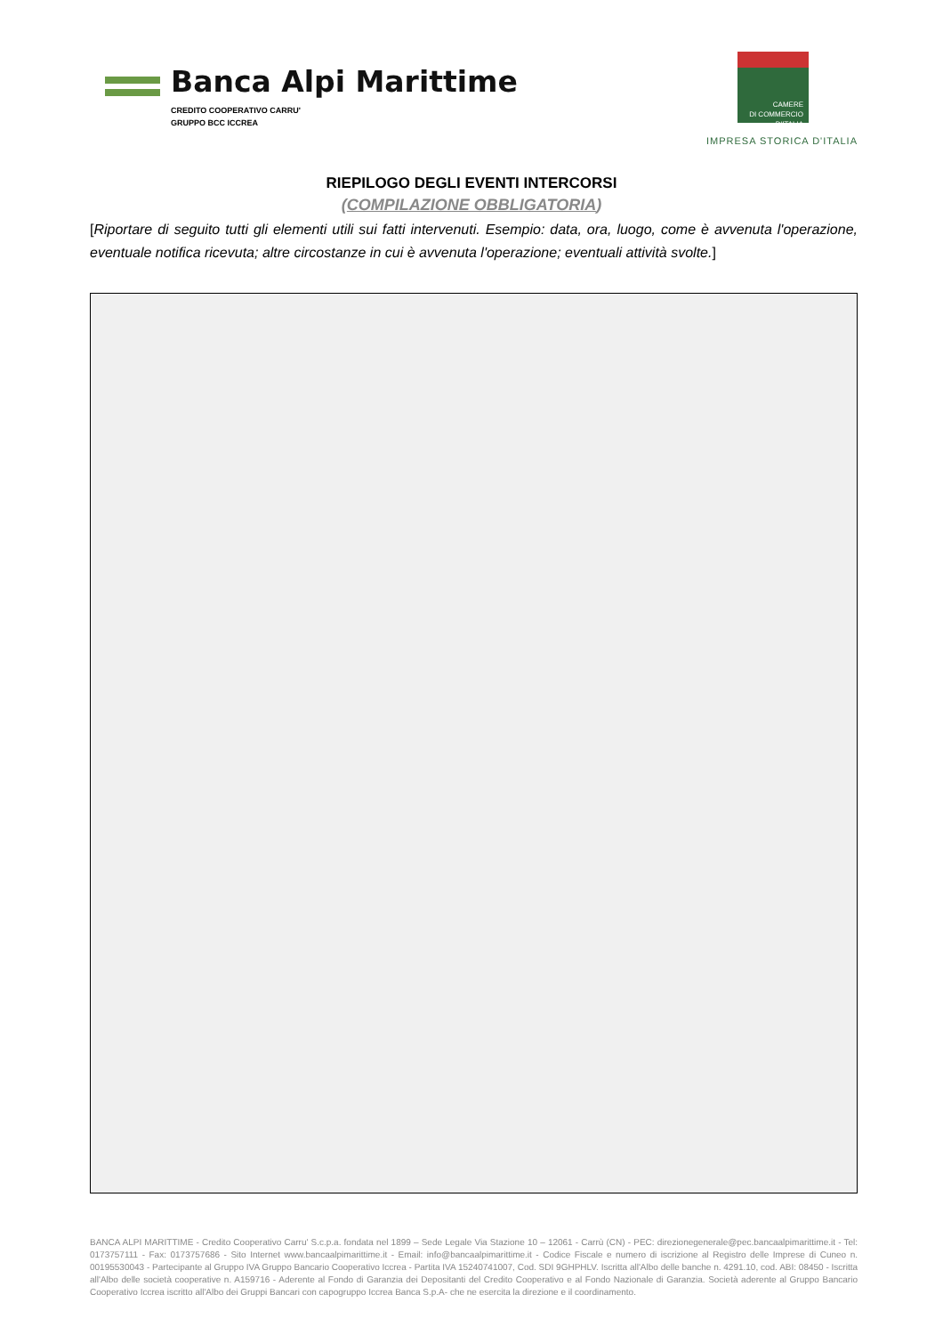Banca Alpi Marittime
CREDITO COOPERATIVO CARRU'
GRUPPO BCC ICCREA
CAMERE
DI COMMERCIO
D'ITALIA
IMPRESA STORICA D'ITALIA
RIEPILOGO DEGLI EVENTI INTERCORSI
(COMPILAZIONE OBBLIGATORIA)
[Riportare di seguito tutti gli elementi utili sui fatti intervenuti. Esempio: data, ora, luogo, come è avvenuta l'operazione, eventuale notifica ricevuta; altre circostanze in cui è avvenuta l'operazione; eventuali attività svolte.]
BANCA ALPI MARITTIME - Credito Cooperativo Carru' S.c.p.a. fondata nel 1899 – Sede Legale Via Stazione 10 – 12061 - Carrù (CN) - PEC: direzionegenerale@pec.bancaalpimarittime.it - Tel: 0173757111 - Fax: 0173757686 - Sito Internet www.bancaalpimarittime.it - Email: info@bancaalpimarittime.it - Codice Fiscale e numero di iscrizione al Registro delle Imprese di Cuneo n. 00195530043 - Partecipante al Gruppo IVA Gruppo Bancario Cooperativo Iccrea - Partita IVA 15240741007, Cod. SDI 9GHPHLV. Iscritta all'Albo delle banche n. 4291.10, cod. ABI: 08450 - Iscritta all'Albo delle società cooperative n. A159716 - Aderente al Fondo di Garanzia dei Depositanti del Credito Cooperativo e al Fondo Nazionale di Garanzia. Società aderente al Gruppo Bancario Cooperativo Iccrea iscritto all'Albo dei Gruppi Bancari con capogruppo Iccrea Banca S.p.A- che ne esercita la direzione e il coordinamento.